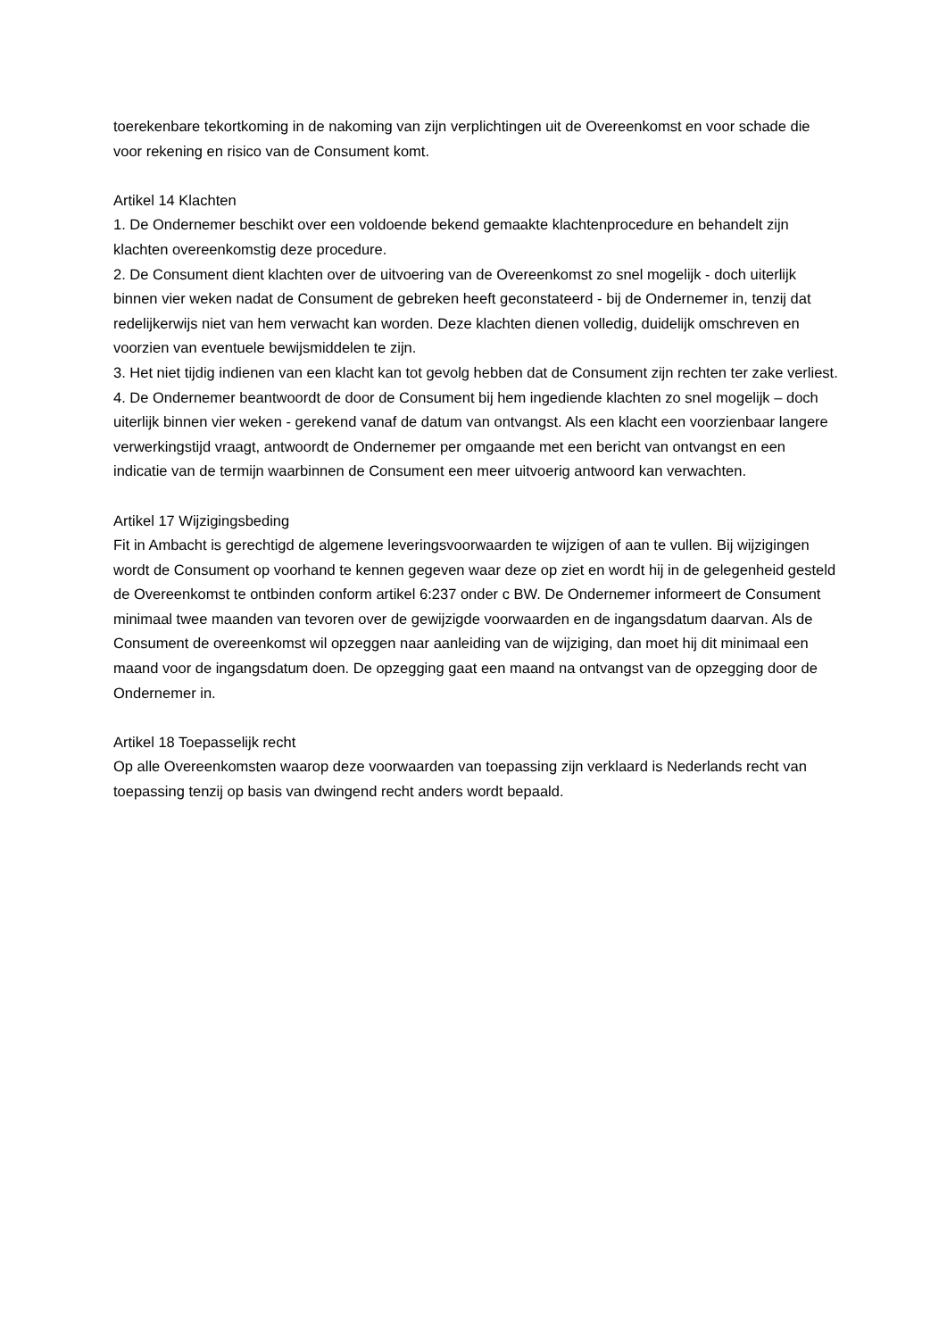toerekenbare tekortkoming in de nakoming van zijn verplichtingen uit de Overeenkomst en voor schade die voor rekening en risico van de Consument komt.
Artikel 14 Klachten
1. De Ondernemer beschikt over een voldoende bekend gemaakte klachtenprocedure en behandelt zijn klachten overeenkomstig deze procedure.
2. De Consument dient klachten over de uitvoering van de Overeenkomst zo snel mogelijk - doch uiterlijk binnen vier weken nadat de Consument de gebreken heeft geconstateerd - bij de Ondernemer in, tenzij dat redelijkerwijs niet van hem verwacht kan worden. Deze klachten dienen volledig, duidelijk omschreven en voorzien van eventuele bewijsmiddelen te zijn.
3. Het niet tijdig indienen van een klacht kan tot gevolg hebben dat de Consument zijn rechten ter zake verliest.
4. De Ondernemer beantwoordt de door de Consument bij hem ingediende klachten zo snel mogelijk – doch uiterlijk binnen vier weken - gerekend vanaf de datum van ontvangst. Als een klacht een voorzienbaar langere verwerkingstijd vraagt, antwoordt de Ondernemer per omgaande met een bericht van ontvangst en een indicatie van de termijn waarbinnen de Consument een meer uitvoerig antwoord kan verwachten.
Artikel 17 Wijzigingsbeding
Fit in Ambacht is gerechtigd de algemene leveringsvoorwaarden te wijzigen of aan te vullen. Bij wijzigingen wordt de Consument op voorhand te kennen gegeven waar deze op ziet en wordt hij in de gelegenheid gesteld de Overeenkomst te ontbinden conform artikel 6:237 onder c BW. De Ondernemer informeert de Consument minimaal twee maanden van tevoren over de gewijzigde voorwaarden en de ingangsdatum daarvan. Als de Consument de overeenkomst wil opzeggen naar aanleiding van de wijziging, dan moet hij dit minimaal een maand voor de ingangsdatum doen. De opzegging gaat een maand na ontvangst van de opzegging door de Ondernemer in.
Artikel 18 Toepasselijk recht
Op alle Overeenkomsten waarop deze voorwaarden van toepassing zijn verklaard is Nederlands recht van toepassing tenzij op basis van dwingend recht anders wordt bepaald.